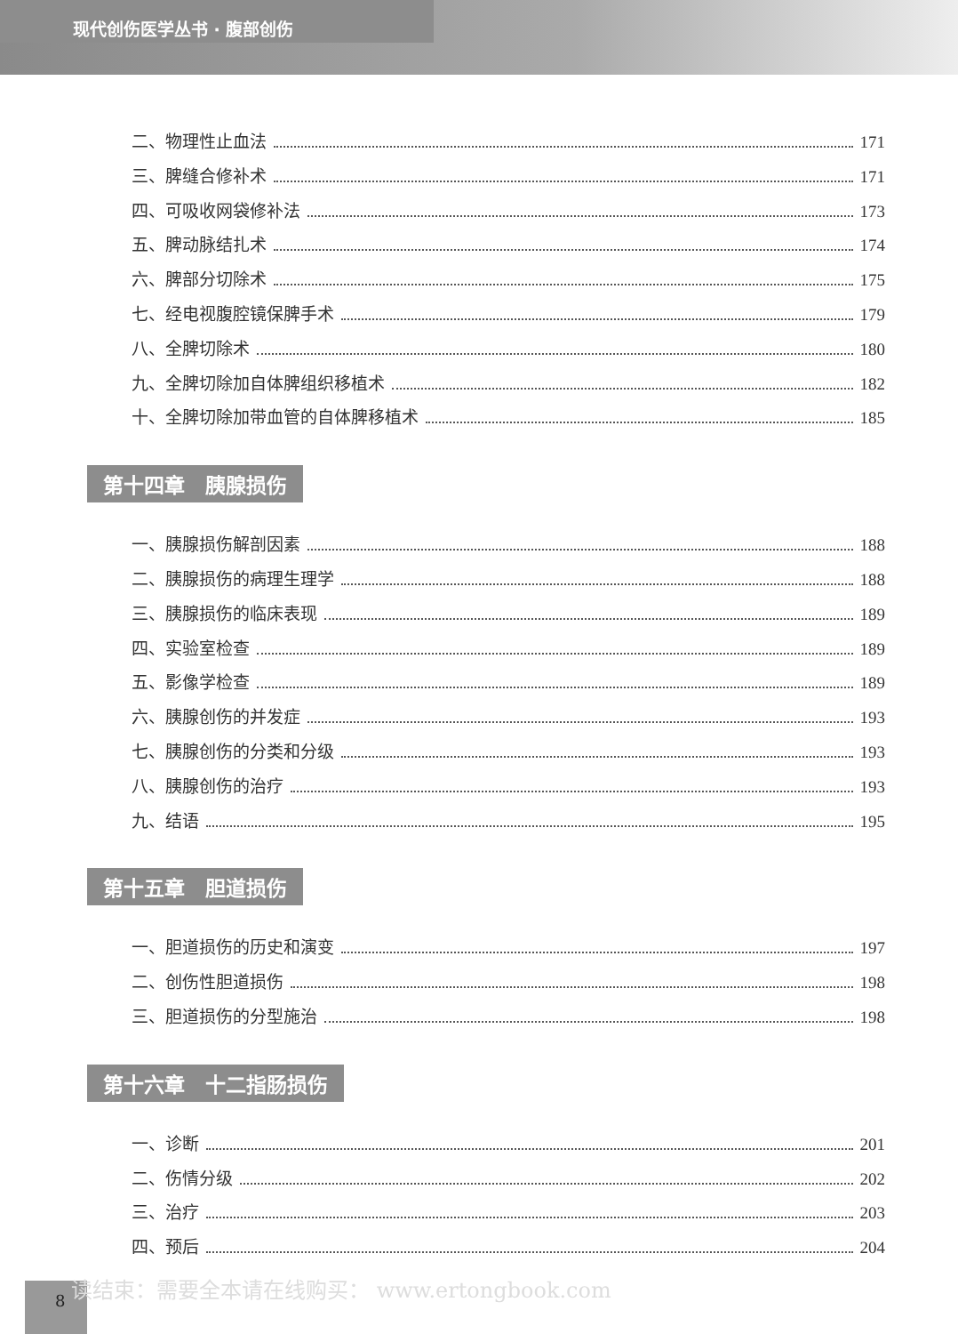现代创伤医学丛书 · 腹部创伤
二、物理性止血法 171
三、脾缝合修补术 171
四、可吸收网袋修补法 173
五、脾动脉结扎术 174
六、脾部分切除术 175
七、经电视腹腔镜保脾手术 179
八、全脾切除术 180
九、全脾切除加自体脾组织移植术 182
十、全脾切除加带血管的自体脾移植术 185
第十四章　胰腺损伤
一、胰腺损伤解剖因素 188
二、胰腺损伤的病理生理学 188
三、胰腺损伤的临床表现 189
四、实验室检查 189
五、影像学检查 189
六、胰腺创伤的并发症 193
七、胰腺创伤的分类和分级 193
八、胰腺创伤的治疗 193
九、结语 195
第十五章　胆道损伤
一、胆道损伤的历史和演变 197
二、创伤性胆道损伤 198
三、胆道损伤的分型施治 198
第十六章　十二指肠损伤
一、诊断 201
二、伤情分级 202
三、治疗 203
四、预后 204
8
读结束：需要全本请在线购买： www.ertongbook.com